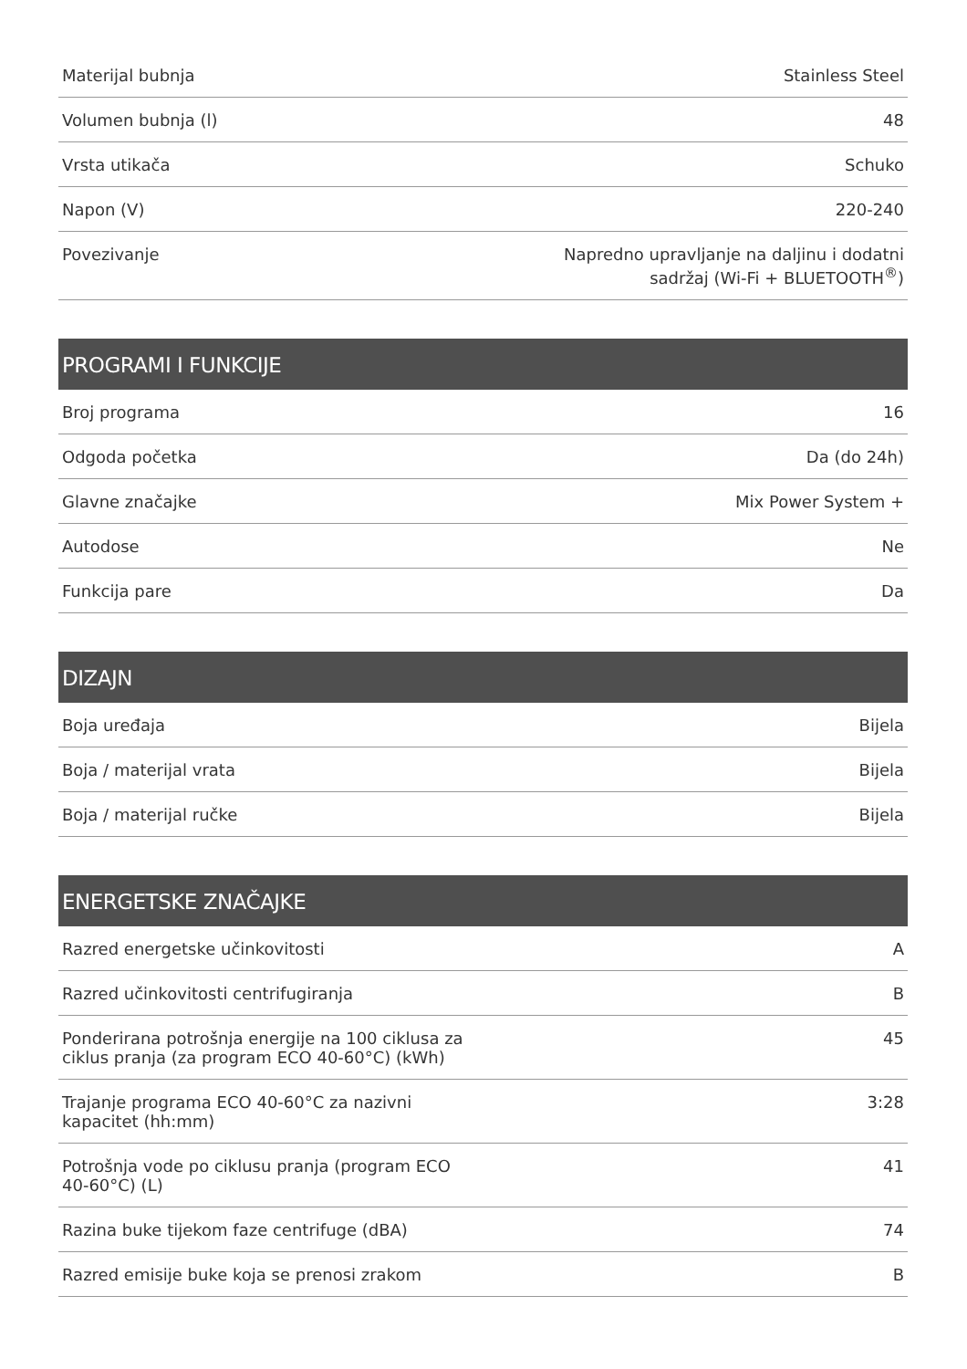| Materijal bubnja | Stainless Steel |
| Volumen bubnja (l) | 48 |
| Vrsta utikača | Schuko |
| Napon (V) | 220-240 |
| Povezivanje | Napredno upravljanje na daljinu i dodatni sadržaj (Wi-Fi + BLUETOOTH<sup>®</sup>) |
| PROGRAMI I FUNKCIJE | |
| Broj programa | 16 |
| Odgoda početka | Da (do 24h) |
| Glavne značajke | Mix Power System + |
| Autodose | Ne |
| Funkcija pare | Da |
| DIZAJN | |
| Boja uređaja | Bijela |
| Boja / materijal vrata | Bijela |
| Boja / materijal ručke | Bijela |
| ENERGETSKE ZNAČAJKE | |
| Razred energetske učinkovitosti | A |
| Razred učinkovitosti centrifugiranja | B |
| Ponderirana potrošnja energije na 100 ciklusa za ciklus pranja (za program ECO 40-60°C) (kWh) | 45 |
| Trajanje programa ECO 40-60°C za nazivni kapacitet (hh:mm) | 3:28 |
| Potrošnja vode po ciklusu pranja (program ECO 40-60°C) (L) | 41 |
| Razina buke tijekom faze centrifuge (dBA) | 74 |
| Razred emisije buke koja se prenosi zrakom | B |